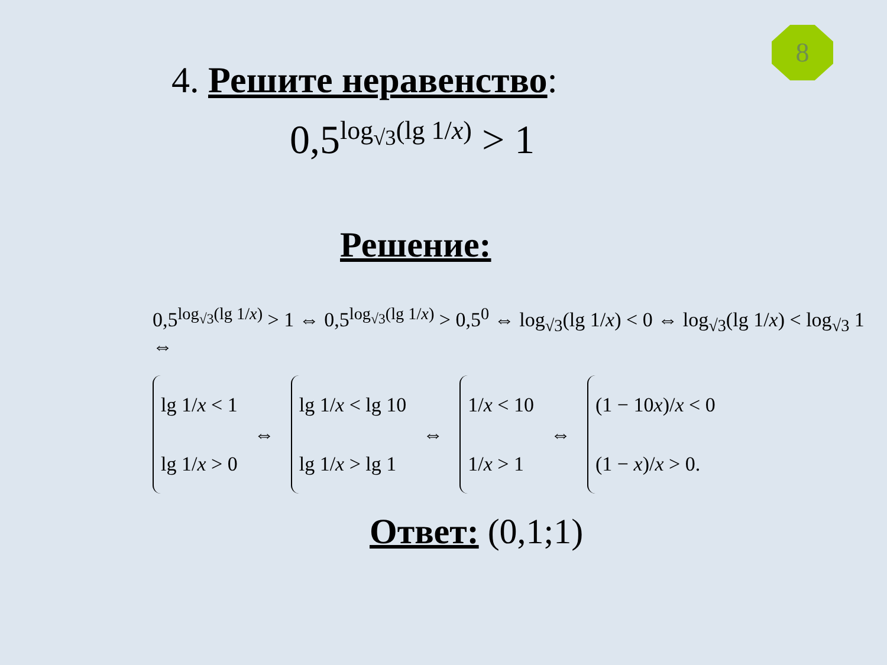8
4. Решите неравенство:
0,5<sup>log<sub>√3</sub>(lg 1/x)</sup> > 1
Решение:
0,5<sup>log<sub>√3</sub>(lg 1/x)</sup> > 1 ⇔ 0,5<sup>log<sub>√3</sub>(lg 1/x)</sup> > 0,5<sup>0</sup> ⇔ log<sub>√3</sub>(lg 1/x) < 0 ⇔ log<sub>√3</sub>(lg 1/x) < log<sub>√3</sub> 1 ⇔
lg 1/x < 1
lg 1/x > 0
⇔
lg 1/x < lg 10
lg 1/x > lg 1
⇔
1/x < 10
1/x > 1
⇔
(1 − 10x)/x < 0
(1 − x)/x > 0.
Ответ: (0,1;1)